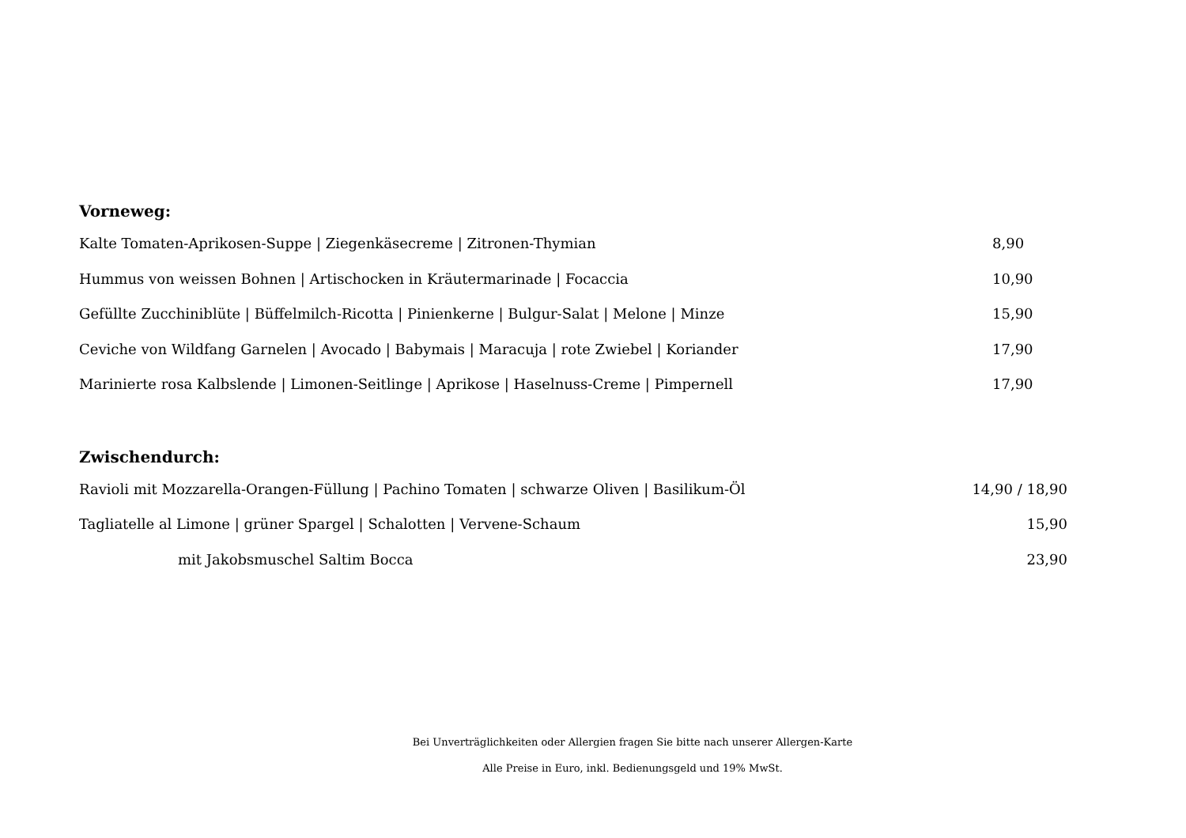Vorneweg:
Kalte Tomaten-Aprikosen-Suppe | Ziegenkäsecreme | Zitronen-Thymian 8,90
Hummus von weissen Bohnen | Artischocken in Kräutermarinade | Focaccia 10,90
Gefüllte Zucchiniblüte | Büffelmilch-Ricotta | Pinienkerne | Bulgur-Salat | Melone | Minze 15,90
Ceviche von Wildfang Garnelen | Avocado | Babymais | Maracuja | rote Zwiebel | Koriander 17,90
Marinierte rosa Kalbslende | Limonen-Seitlinge | Aprikose | Haselnuss-Creme | Pimpernell 17,90
Zwischendurch:
Ravioli mit Mozzarella-Orangen-Füllung | Pachino Tomaten | schwarze Oliven | Basilikum-Öl 14,90 / 18,90
Tagliatelle al Limone | grüner Spargel | Schalotten | Vervene-Schaum 15,90
mit Jakobsmuschel Saltim Bocca 23,90
Bei Unverträglichkeiten oder Allergien fragen Sie bitte nach unserer Allergen-Karte
Alle Preise in Euro, inkl. Bedienungsgeld und 19% MwSt.